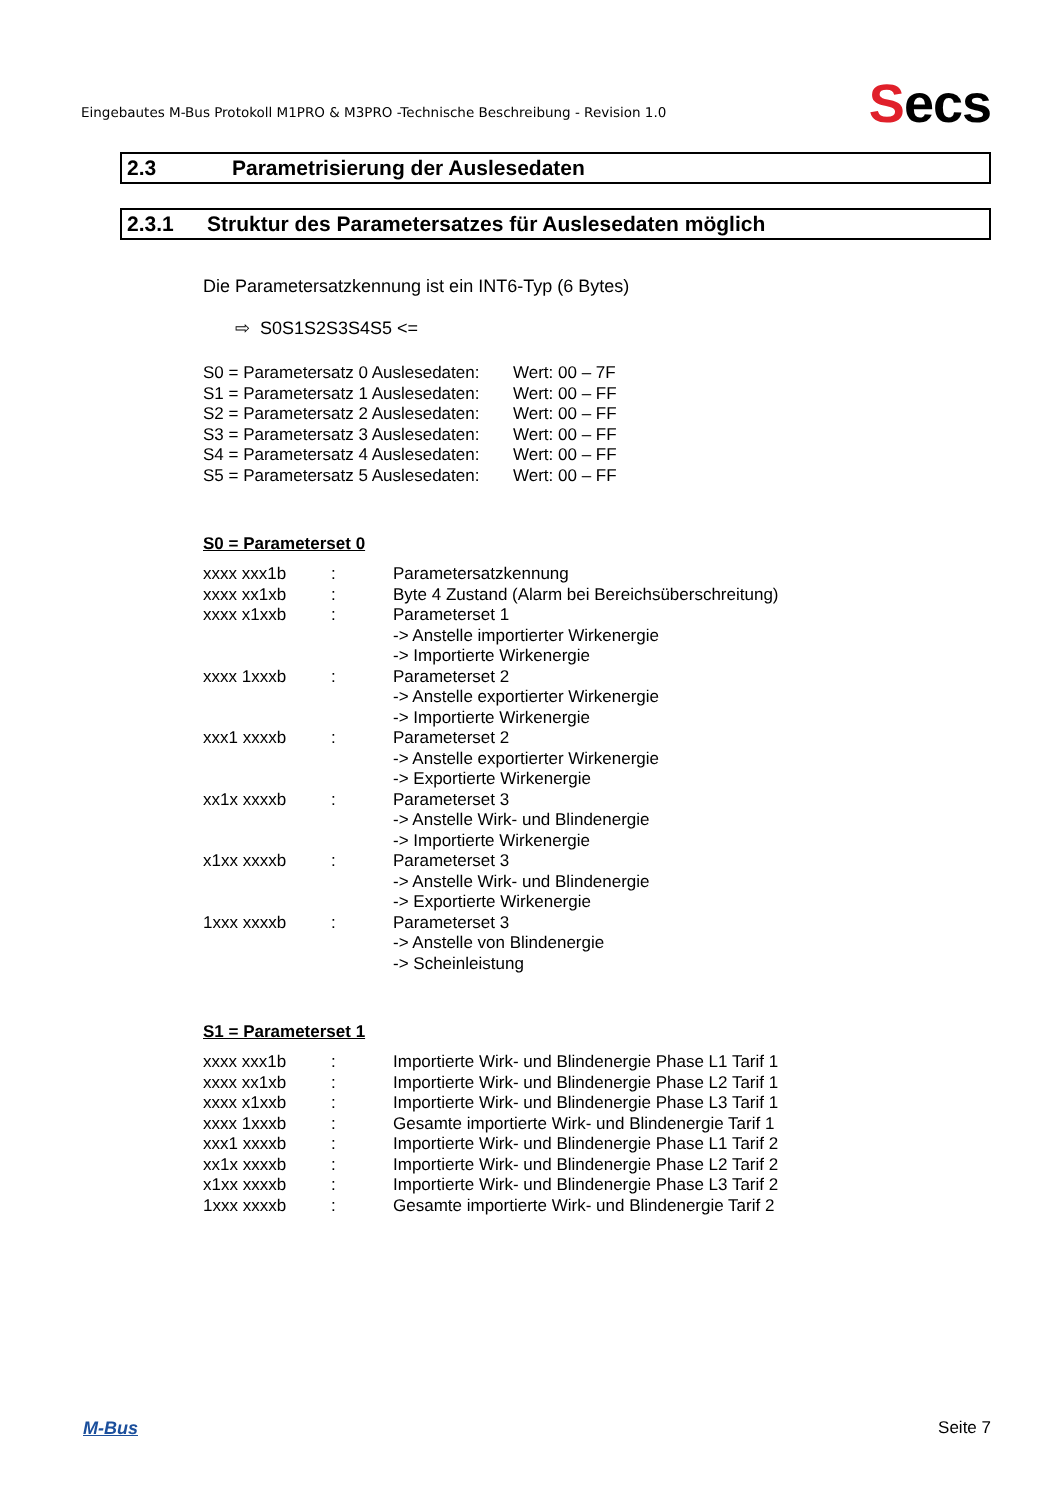Eingebautes M-Bus Protokoll M1PRO & M3PRO -Technische Beschreibung - Revision 1.0
Secs
2.3 Parametrisierung der Auslesedaten
2.3.1 Struktur des Parametersatzes für Auslesedaten möglich
Die Parametersatzkennung ist ein INT6-Typ (6 Bytes)
⇨ S0S1S2S3S4S5 <=
| S0 = Parametersatz 0 Auslesedaten: | Wert: 00 – 7F |
| S1 = Parametersatz 1 Auslesedaten: | Wert: 00 – FF |
| S2 = Parametersatz 2 Auslesedaten: | Wert: 00 – FF |
| S3 = Parametersatz 3 Auslesedaten: | Wert: 00 – FF |
| S4 = Parametersatz 4 Auslesedaten: | Wert: 00 – FF |
| S5 = Parametersatz 5 Auslesedaten: | Wert: 00 – FF |
S0 = Parameterset 0
| xxxx xxx1b | : | Parametersatzkennung |
| xxxx xx1xb | : | Byte 4 Zustand (Alarm bei Bereichsüberschreitung) |
| xxxx x1xxb | : | Parameterset 1 -> Anstelle importierter Wirkenergie -> Importierte Wirkenergie |
| xxxx 1xxxb | : | Parameterset 2 -> Anstelle exportierter Wirkenergie -> Importierte Wirkenergie |
| xxx1 xxxxb | : | Parameterset 2 -> Anstelle exportierter Wirkenergie -> Exportierte Wirkenergie |
| xx1x xxxxb | : | Parameterset 3 -> Anstelle Wirk- und Blindenergie -> Importierte Wirkenergie |
| x1xx xxxxb | : | Parameterset 3 -> Anstelle Wirk- und Blindenergie -> Exportierte Wirkenergie |
| 1xxx xxxxb | : | Parameterset 3 -> Anstelle von Blindenergie -> Scheinleistung |
S1 = Parameterset 1
| xxxx xxx1b | : | Importierte Wirk- und Blindenergie Phase L1 Tarif 1 |
| xxxx xx1xb | : | Importierte Wirk- und Blindenergie Phase L2 Tarif 1 |
| xxxx x1xxb | : | Importierte Wirk- und Blindenergie Phase L3 Tarif 1 |
| xxxx 1xxxb | : | Gesamte importierte Wirk- und Blindenergie Tarif 1 |
| xxx1 xxxxb | : | Importierte Wirk- und Blindenergie Phase L1 Tarif 2 |
| xx1x xxxxb | : | Importierte Wirk- und Blindenergie Phase L2 Tarif 2 |
| x1xx xxxxb | : | Importierte Wirk- und Blindenergie Phase L3 Tarif 2 |
| 1xxx xxxxb | : | Gesamte importierte Wirk- und Blindenergie Tarif 2 |
M-Bus Seite 7